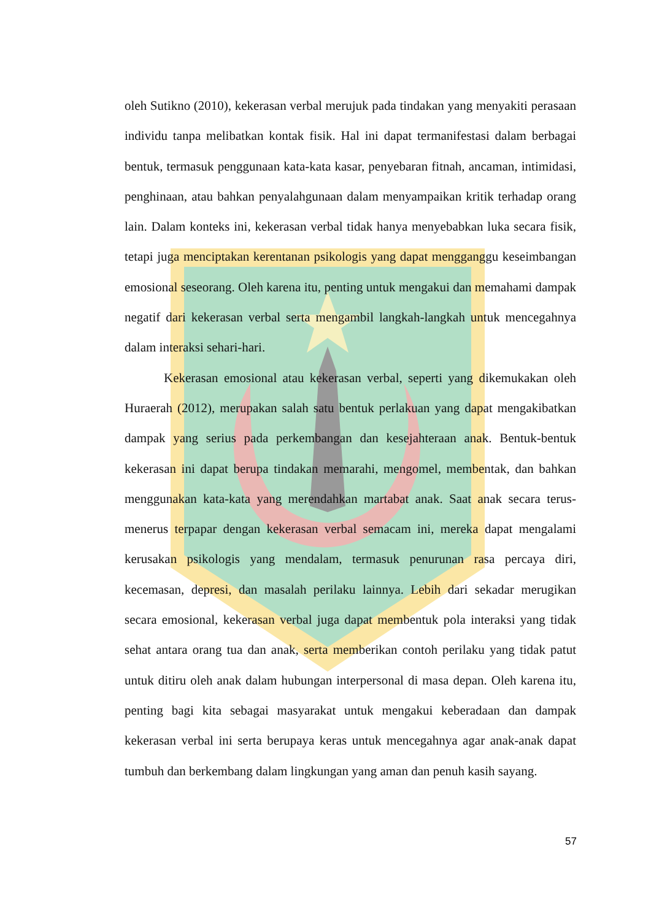oleh Sutikno (2010), kekerasan verbal merujuk pada tindakan yang menyakiti perasaan individu tanpa melibatkan kontak fisik. Hal ini dapat termanifestasi dalam berbagai bentuk, termasuk penggunaan kata-kata kasar, penyebaran fitnah, ancaman, intimidasi, penghinaan, atau bahkan penyalahgunaan dalam menyampaikan kritik terhadap orang lain. Dalam konteks ini, kekerasan verbal tidak hanya menyebabkan luka secara fisik, tetapi juga menciptakan kerentanan psikologis yang dapat mengganggu keseimbangan emosional seseorang. Oleh karena itu, penting untuk mengakui dan memahami dampak negatif dari kekerasan verbal serta mengambil langkah-langkah untuk mencegahnya dalam interaksi sehari-hari.
Kekerasan emosional atau kekerasan verbal, seperti yang dikemukakan oleh Huraerah (2012), merupakan salah satu bentuk perlakuan yang dapat mengakibatkan dampak yang serius pada perkembangan dan kesejahteraan anak. Bentuk-bentuk kekerasan ini dapat berupa tindakan memarahi, mengomel, membentak, dan bahkan menggunakan kata-kata yang merendahkan martabat anak. Saat anak secara terus-menerus terpapar dengan kekerasan verbal semacam ini, mereka dapat mengalami kerusakan psikologis yang mendalam, termasuk penurunan rasa percaya diri, kecemasan, depresi, dan masalah perilaku lainnya. Lebih dari sekadar merugikan secara emosional, kekerasan verbal juga dapat membentuk pola interaksi yang tidak sehat antara orang tua dan anak, serta memberikan contoh perilaku yang tidak patut untuk ditiru oleh anak dalam hubungan interpersonal di masa depan. Oleh karena itu, penting bagi kita sebagai masyarakat untuk mengakui keberadaan dan dampak kekerasan verbal ini serta berupaya keras untuk mencegahnya agar anak-anak dapat tumbuh dan berkembang dalam lingkungan yang aman dan penuh kasih sayang.
57